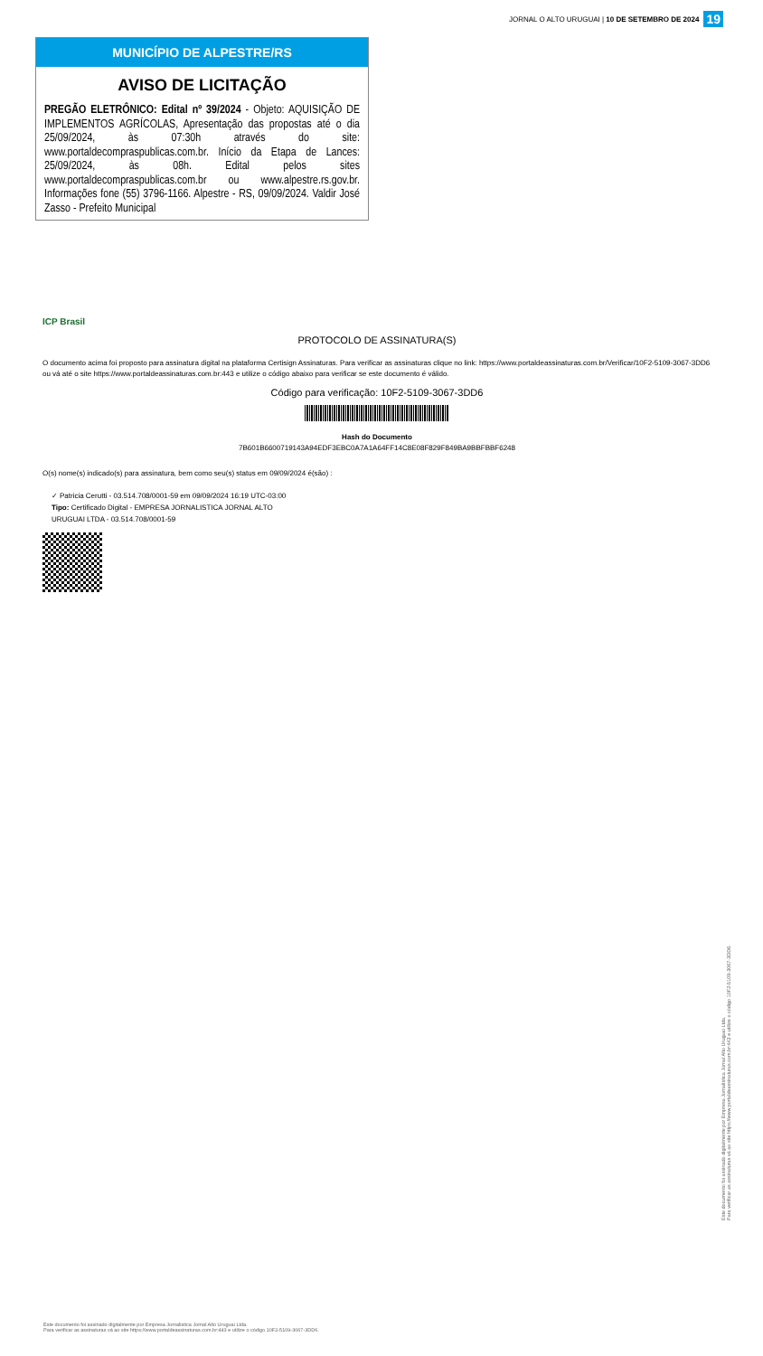JORNAL O ALTO URUGUAI | 10 DE SETEMBRO DE 2024 19
MUNICÍPIO DE ALPESTRE/RS
AVISO DE LICITAÇÃO
PREGÃO ELETRÔNICO: Edital nº 39/2024 - Objeto: AQUISIÇÃO DE IMPLEMENTOS AGRÍCOLAS, Apresentação das propostas até o dia 25/09/2024, às 07:30h através do site: www.portaldecompraspublicas.com.br. Início da Etapa de Lances: 25/09/2024, às 08h. Edital pelos sites www.portaldecompraspublicas.com.br ou www.alpestre.rs.gov.br. Informações fone (55) 3796-1166. Alpestre - RS, 09/09/2024. Valdir José Zasso - Prefeito Municipal
ICP Brasil
PROTOCOLO DE ASSINATURA(S)
O documento acima foi proposto para assinatura digital na plataforma Certisign Assinaturas. Para verificar as assinaturas clique no link: https://www.portaldeassinaturas.com.br/Verificar/10F2-5109-3067-3DD6 ou vá até o site https://www.portaldeassinaturas.com.br:443 e utilize o código abaixo para verificar se este documento é válido.
Código para verificação: 10F2-5109-3067-3DD6
Hash do Documento
7B601B6600719143A94EDF3EBC0A7A1A64FF14C8E08F829F849BA9BBFBBF6248
O(s) nome(s) indicado(s) para assinatura, bem como seu(s) status em 09/09/2024 é(são) :
✓ Patricia Cerutti - 03.514.708/0001-59 em 09/09/2024 16:19 UTC-03:00
Tipo: Certificado Digital - EMPRESA JORNALISTICA JORNAL ALTO URUGUAI LTDA - 03.514.708/0001-59
Este documento foi assinado digitalmente por Empresa Jornalistica Jornal Alto Uruguai Ltda.
Para verificar as assinaturas vá ao site https://www.portaldeassinaturas.com.br:443 e utilize o código 10F2-5109-3067-3DD6.
Este documento foi assinado digitalmente por Empresa Jornalistica Jornal Alto Uruguai Ltda.
Para verificar as assinaturas vá ao site https://www.portaldeassinaturas.com.br:443 e utilize o código 10F2-5109-3067-3DD6.